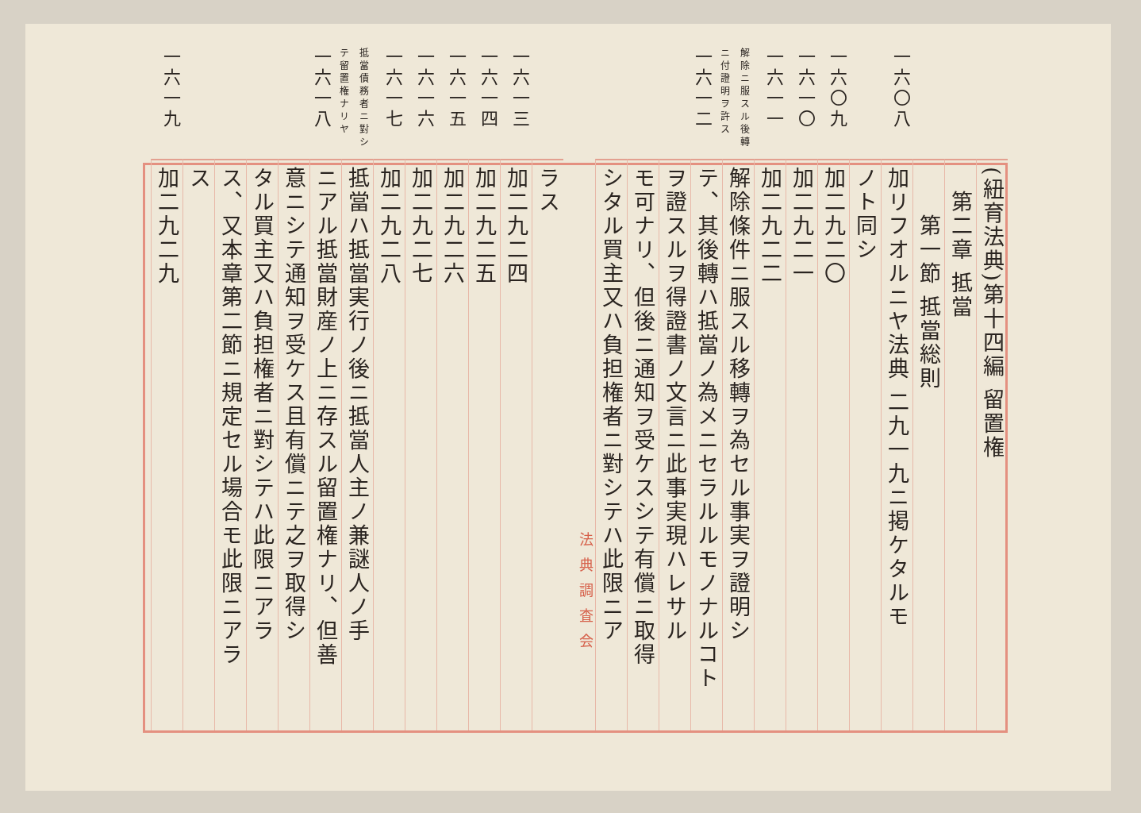(紐育法典)第十四編 留置権
　第二章 抵當
　　第一節 抵當総則
一六〇八 加リフオルニヤ法典 二九一九ニ掲ケタルモ
ノト同シ
一六〇九 加二九二〇
一六一〇 加二九二一
一六一一 加二九二二
解除ニ服スル後轉ニ付證明ヲ許ス 一六一二 解除條件ニ服スル移轉ヲ為セル事実ヲ證明シ
テ、其後轉ハ抵當ノ為メニセラルルモノナルコト
ヲ證スルヲ得證書ノ文言ニ此事実現ハレサル
モ可ナリ、但後ニ通知ヲ受ケスシテ有償ニ取得
シタル買主又ハ負担権者ニ對シテハ此限ニア
法典調査会
ラス
一六一三 加二九二四
一六一四 加二九二五
一六一五 加二九二六
一六一六 加二九二七
一六一七 加二九二八
抵當債務者ニ對シテ留置権ナリヤ 一六一八 抵當ハ抵當実行ノ後ニ抵當人主ノ兼謎人ノ手
ニアル抵當財産ノ上ニ存スル留置権ナリ、但善
意ニシテ通知ヲ受ケス且有償ニテ之ヲ取得シ
タル買主又ハ負担権者ニ對シテハ此限ニアラ
ス、又本章第二節ニ規定セル場合モ此限ニアラ
ス
一六一九 加二九二九